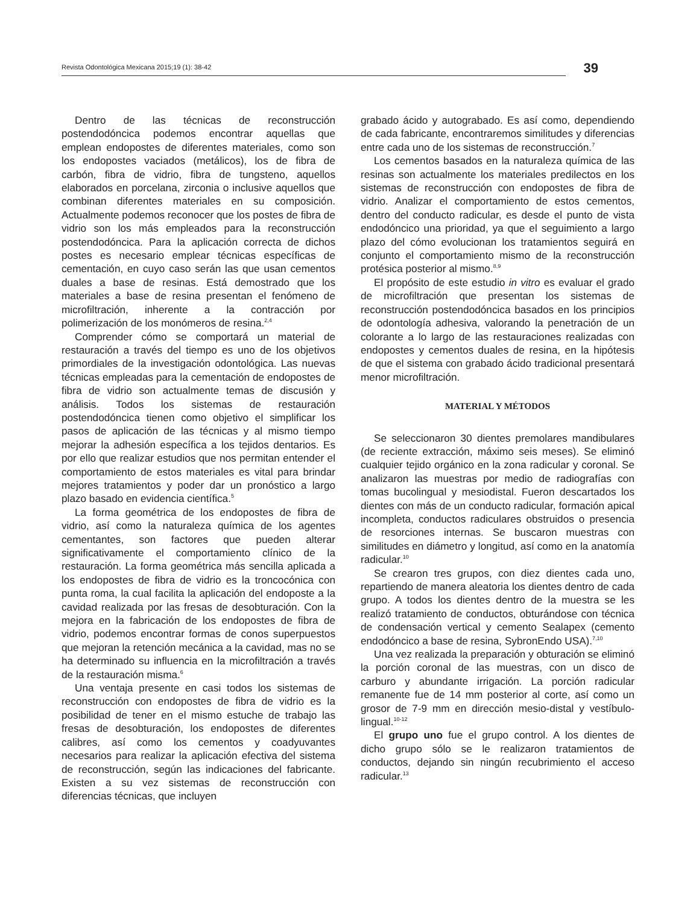Revista Odontológica Mexicana 2015;19 (1): 38-42
39
Dentro de las técnicas de reconstrucción postendodóncica podemos encontrar aquellas que emplean endopostes de diferentes materiales, como son los endopostes vaciados (metálicos), los de fibra de carbón, fibra de vidrio, fibra de tungsteno, aquellos elaborados en porcelana, zirconia o inclusive aquellos que combinan diferentes materiales en su composición. Actualmente podemos reconocer que los postes de fibra de vidrio son los más empleados para la reconstrucción postendodóncica. Para la aplicación correcta de dichos postes es necesario emplear técnicas específicas de cementación, en cuyo caso serán las que usan cementos duales a base de resinas. Está demostrado que los materiales a base de resina presentan el fenómeno de microfiltración, inherente a la contracción por polimerización de los monómeros de resina.<sup>2,4</sup>
Comprender cómo se comportará un material de restauración a través del tiempo es uno de los objetivos primordiales de la investigación odontológica. Las nuevas técnicas empleadas para la cementación de endopostes de fibra de vidrio son actualmente temas de discusión y análisis. Todos los sistemas de restauración postendodóncica tienen como objetivo el simplificar los pasos de aplicación de las técnicas y al mismo tiempo mejorar la adhesión específica a los tejidos dentarios. Es por ello que realizar estudios que nos permitan entender el comportamiento de estos materiales es vital para brindar mejores tratamientos y poder dar un pronóstico a largo plazo basado en evidencia científica.<sup>5</sup>
La forma geométrica de los endopostes de fibra de vidrio, así como la naturaleza química de los agentes cementantes, son factores que pueden alterar significativamente el comportamiento clínico de la restauración. La forma geométrica más sencilla aplicada a los endopostes de fibra de vidrio es la troncocónica con punta roma, la cual facilita la aplicación del endoposte a la cavidad realizada por las fresas de desobturación. Con la mejora en la fabricación de los endopostes de fibra de vidrio, podemos encontrar formas de conos superpuestos que mejoran la retención mecánica a la cavidad, mas no se ha determinado su influencia en la microfiltración a través de la restauración misma.<sup>6</sup>
Una ventaja presente en casi todos los sistemas de reconstrucción con endopostes de fibra de vidrio es la posibilidad de tener en el mismo estuche de trabajo las fresas de desobturación, los endopostes de diferentes calibres, así como los cementos y coadyuvantes necesarios para realizar la aplicación efectiva del sistema de reconstrucción, según las indicaciones del fabricante. Existen a su vez sistemas de reconstrucción con diferencias técnicas, que incluyen
grabado ácido y autograbado. Es así como, dependiendo de cada fabricante, encontraremos similitudes y diferencias entre cada uno de los sistemas de reconstrucción.<sup>7</sup>
Los cementos basados en la naturaleza química de las resinas son actualmente los materiales predilectos en los sistemas de reconstrucción con endopostes de fibra de vidrio. Analizar el comportamiento de estos cementos, dentro del conducto radicular, es desde el punto de vista endodóncico una prioridad, ya que el seguimiento a largo plazo del cómo evolucionan los tratamientos seguirá en conjunto el comportamiento mismo de la reconstrucción protésica posterior al mismo.<sup>8,9</sup>
El propósito de este estudio in vitro es evaluar el grado de microfiltración que presentan los sistemas de reconstrucción postendodóncica basados en los principios de odontología adhesiva, valorando la penetración de un colorante a lo largo de las restauraciones realizadas con endopostes y cementos duales de resina, en la hipótesis de que el sistema con grabado ácido tradicional presentará menor microfiltración.
MATERIAL Y MÉTODOS
Se seleccionaron 30 dientes premolares mandibulares (de reciente extracción, máximo seis meses). Se eliminó cualquier tejido orgánico en la zona radicular y coronal. Se analizaron las muestras por medio de radiografías con tomas bucolingual y mesiodistal. Fueron descartados los dientes con más de un conducto radicular, formación apical incompleta, conductos radiculares obstruidos o presencia de resorciones internas. Se buscaron muestras con similitudes en diámetro y longitud, así como en la anatomía radicular.<sup>10</sup>
Se crearon tres grupos, con diez dientes cada uno, repartiendo de manera aleatoria los dientes dentro de cada grupo. A todos los dientes dentro de la muestra se les realizó tratamiento de conductos, obturándose con técnica de condensación vertical y cemento Sealapex (cemento endodóncico a base de resina, SybronEndo USA).<sup>7,10</sup>
Una vez realizada la preparación y obturación se eliminó la porción coronal de las muestras, con un disco de carburo y abundante irrigación. La porción radicular remanente fue de 14 mm posterior al corte, así como un grosor de 7-9 mm en dirección mesio-distal y vestíbulo-lingual.<sup>10-12</sup>
El grupo uno fue el grupo control. A los dientes de dicho grupo sólo se le realizaron tratamientos de conductos, dejando sin ningún recubrimiento el acceso radicular.<sup>13</sup>